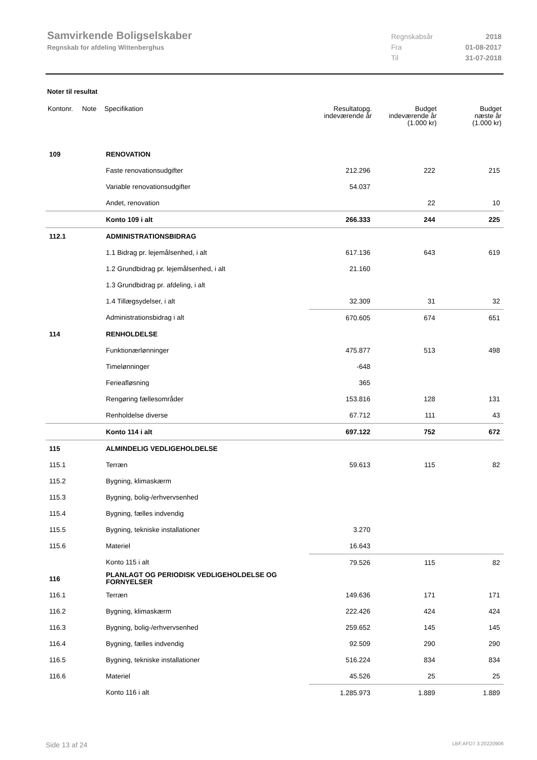Samvirkende Boligselskaber
Regnskab for afdeling Wittenberghus
Regnskabsår 2018
Fra 01-08-2017
Til 31-07-2018
Noter til resultat
| Kontonr. | Note | Specifikation | Resultatopg. indeværende år | Budget indeværende år (1.000 kr) | Budget næste år (1.000 kr) |
| --- | --- | --- | --- | --- | --- |
| 109 | | RENOVATION | | | |
| | | Faste renovationsudgifter | 212.296 | 222 | 215 |
| | | Variable renovationsudgifter | 54.037 | | |
| | | Andet, renovation | | 22 | 10 |
| | | Konto 109 i alt | 266.333 | 244 | 225 |
| 112.1 | | ADMINISTRATIONSBIDRAG | | | |
| | | 1.1 Bidrag pr. lejemålsenhed, i alt | 617.136 | 643 | 619 |
| | | 1.2 Grundbidrag pr. lejemålsenhed, i alt | 21.160 | | |
| | | 1.3 Grundbidrag pr. afdeling, i alt | | | |
| | | 1.4 Tillægsydelser, i alt | 32.309 | 31 | 32 |
| | | Administrationsbidrag i alt | 670.605 | 674 | 651 |
| 114 | | RENHOLDELSE | | | |
| | | Funktionærlønninger | 475.877 | 513 | 498 |
| | | Timelønninger | -648 | | |
| | | Ferieafløsning | 365 | | |
| | | Rengøring fællesområder | 153.816 | 128 | 131 |
| | | Renholdelse diverse | 67.712 | 111 | 43 |
| | | Konto 114 i alt | 697.122 | 752 | 672 |
| 115 | | ALMINDELIG VEDLIGEHOLDELSE | | | |
| 115.1 | | Terræn | 59.613 | 115 | 82 |
| 115.2 | | Bygning, klimaskærm | | | |
| 115.3 | | Bygning, bolig-/erhvervsenhed | | | |
| 115.4 | | Bygning, fælles indvendig | | | |
| 115.5 | | Bygning, tekniske installationer | 3.270 | | |
| 115.6 | | Materiel | 16.643 | | |
| | | Konto 115 i alt | 79.526 | 115 | 82 |
| 116 | | PLANLAGT OG PERIODISK VEDLIGEHOLDELSE OG FORNYELSER | | | |
| 116.1 | | Terræn | 149.636 | 171 | 171 |
| 116.2 | | Bygning, klimaskærm | 222.426 | 424 | 424 |
| 116.3 | | Bygning, bolig-/erhvervsenhed | 259.652 | 145 | 145 |
| 116.4 | | Bygning, fælles indvendig | 92.509 | 290 | 290 |
| 116.5 | | Bygning, tekniske installationer | 516.224 | 834 | 834 |
| 116.6 | | Materiel | 45.526 | 25 | 25 |
| | | Konto 116 i alt | 1.285.973 | 1.889 | 1.889 |
Side 13 af 24 LBF.AFD7.3.20220906